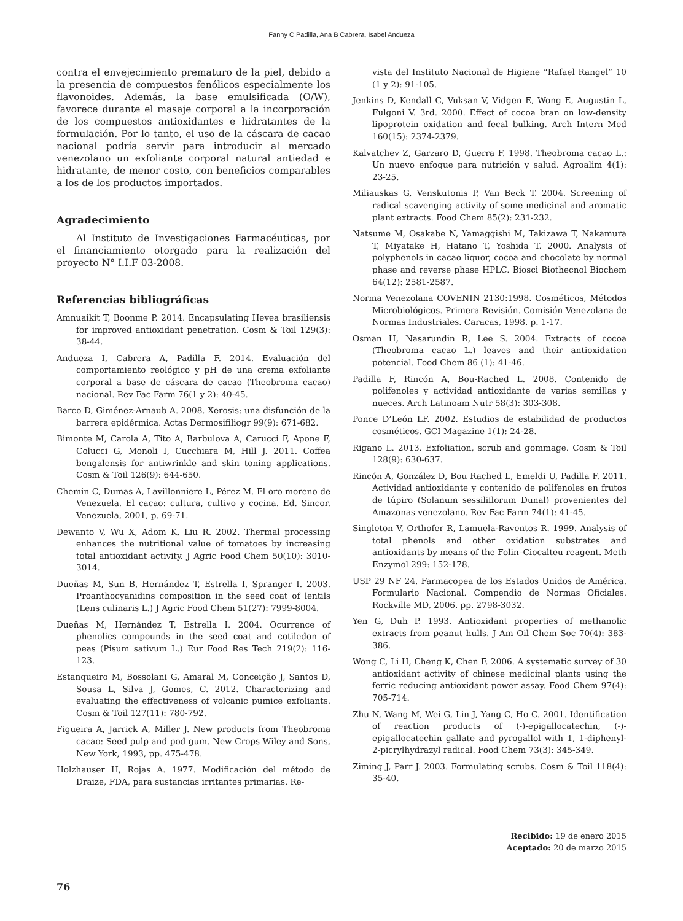Fanny C Padilla, Ana B Cabrera, Isabel Andueza
contra el envejecimiento prematuro de la piel, debido a la presencia de compuestos fenólicos especialmente los flavonoides. Además, la base emulsificada (O/W), favorece durante el masaje corporal a la incorporación de los compuestos antioxidantes e hidratantes de la formulación. Por lo tanto, el uso de la cáscara de cacao nacional podría servir para introducir al mercado venezolano un exfoliante corporal natural antiedad e hidratante, de menor costo, con beneficios comparables a los de los productos importados.
Agradecimiento
Al Instituto de Investigaciones Farmacéuticas, por el financiamiento otorgado para la realización del proyecto N° I.I.F 03-2008.
Referencias bibliográficas
Amnuaikit T, Boonme P. 2014. Encapsulating Hevea brasiliensis for improved antioxidant penetration. Cosm & Toil 129(3): 38-44.
Andueza I, Cabrera A, Padilla F. 2014. Evaluación del comportamiento reológico y pH de una crema exfoliante corporal a base de cáscara de cacao (Theobroma cacao) nacional. Rev Fac Farm 76(1 y 2): 40-45.
Barco D, Giménez-Arnaub A. 2008. Xerosis: una disfunción de la barrera epidérmica. Actas Dermosifiliogr 99(9): 671-682.
Bimonte M, Carola A, Tito A, Barbulova A, Carucci F, Apone F, Colucci G, Monoli I, Cucchiara M, Hill J. 2011. Coffea bengalensis for antiwrinkle and skin toning applications. Cosm & Toil 126(9): 644-650.
Chemin C, Dumas A, Lavillonniere L, Pérez M. El oro moreno de Venezuela. El cacao: cultura, cultivo y cocina. Ed. Sincor. Venezuela, 2001, p. 69-71.
Dewanto V, Wu X, Adom K, Liu R. 2002. Thermal processing enhances the nutritional value of tomatoes by increasing total antioxidant activity. J Agric Food Chem 50(10): 3010-3014.
Dueñas M, Sun B, Hernández T, Estrella I, Spranger I. 2003. Proanthocyanidins composition in the seed coat of lentils (Lens culinaris L.) J Agric Food Chem 51(27): 7999-8004.
Dueñas M, Hernández T, Estrella I. 2004. Ocurrence of phenolics compounds in the seed coat and cotiledon of peas (Pisum sativum L.) Eur Food Res Tech 219(2): 116-123.
Estanqueiro M, Bossolani G, Amaral M, Conceição J, Santos D, Sousa L, Silva J, Gomes, C. 2012. Characterizing and evaluating the effectiveness of volcanic pumice exfoliants. Cosm & Toil 127(11): 780-792.
Figueira A, Jarrick A, Miller J. New products from Theobroma cacao: Seed pulp and pod gum. New Crops Wiley and Sons, New York, 1993, pp. 475-478.
Holzhauser H, Rojas A. 1977. Modificación del método de Draize, FDA, para sustancias irritantes primarias. Re-
vista del Instituto Nacional de Higiene “Rafael Rangel” 10 (1 y 2): 91-105.
Jenkins D, Kendall C, Vuksan V, Vidgen E, Wong E, Augustin L, Fulgoni V. 3rd. 2000. Effect of cocoa bran on low-density lipoprotein oxidation and fecal bulking. Arch Intern Med 160(15): 2374-2379.
Kalvatchev Z, Garzaro D, Guerra F. 1998. Theobroma cacao L.: Un nuevo enfoque para nutrición y salud. Agroalim 4(1): 23-25.
Miliauskas G, Venskutonis P, Van Beck T. 2004. Screening of radical scavenging activity of some medicinal and aromatic plant extracts. Food Chem 85(2): 231-232.
Natsume M, Osakabe N, Yamaggishi M, Takizawa T, Nakamura T, Miyatake H, Hatano T, Yoshida T. 2000. Analysis of polyphenols in cacao liquor, cocoa and chocolate by normal phase and reverse phase HPLC. Biosci Biothecnol Biochem 64(12): 2581-2587.
Norma Venezolana COVENIN 2130:1998. Cosméticos, Métodos Microbiológicos. Primera Revisión. Comisión Venezolana de Normas Industriales. Caracas, 1998. p. 1-17.
Osman H, Nasarundin R, Lee S. 2004. Extracts of cocoa (Theobroma cacao L.) leaves and their antioxidation potencial. Food Chem 86 (1): 41-46.
Padilla F, Rincón A, Bou-Rached L. 2008. Contenido de polifenoles y actividad antioxidante de varias semillas y nueces. Arch Latinoam Nutr 58(3): 303-308.
Ponce D’León LF. 2002. Estudios de estabilidad de productos cosméticos. GCI Magazine 1(1): 24-28.
Rigano L. 2013. Exfoliation, scrub and gommage. Cosm & Toil 128(9): 630-637.
Rincón A, González D, Bou Rached L, Emeldi U, Padilla F. 2011. Actividad antioxidante y contenido de polifenoles en frutos de túpiro (Solanum sessiliflorum Dunal) provenientes del Amazonas venezolano. Rev Fac Farm 74(1): 41-45.
Singleton V, Orthofer R, Lamuela-Raventos R. 1999. Analysis of total phenols and other oxidation substrates and antioxidants by means of the Folin–Ciocalteu reagent. Meth Enzymol 299: 152-178.
USP 29 NF 24. Farmacopea de los Estados Unidos de América. Formulario Nacional. Compendio de Normas Oficiales. Rockville MD, 2006. pp. 2798-3032.
Yen G, Duh P. 1993. Antioxidant properties of methanolic extracts from peanut hulls. J Am Oil Chem Soc 70(4): 383-386.
Wong C, Li H, Cheng K, Chen F. 2006. A systematic survey of 30 antioxidant activity of chinese medicinal plants using the ferric reducing antioxidant power assay. Food Chem 97(4): 705-714.
Zhu N, Wang M, Wei G, Lin J, Yang C, Ho C. 2001. Identification of reaction products of (-)-epigallocatechin, (-)-epigallocatechin gallate and pyrogallol with 1, 1-diphenyl-2-picrylhydrazyl radical. Food Chem 73(3): 345-349.
Ziming J, Parr J. 2003. Formulating scrubs. Cosm & Toil 118(4): 35-40.
Recibido: 19 de enero 2015
Aceptado: 20 de marzo 2015
76